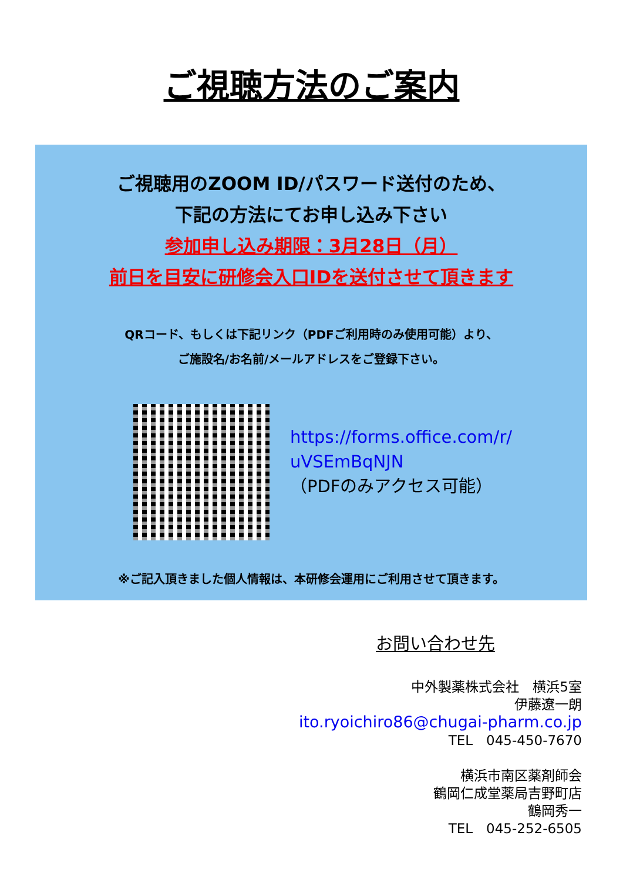ご視聴方法のご案内
ご視聴用のZOOM ID/パスワード送付のため、
下記の方法にてお申し込み下さい
参加申し込み期限：3月28日（月）
前日を目安に研修会入口IDを送付させて頂きます
QRコード、もしくは下記リンク（PDFご利用時のみ使用可能）より、
ご施設名/お名前/メールアドレスをご登録下さい。
https://forms.office.com/r/
uVSEmBqNJN
（PDFのみアクセス可能）
※ご記入頂きました個人情報は、本研修会運用にご利用させて頂きます。
お問い合わせ先
中外製薬株式会社　横浜5室
伊藤遼一朗
ito.ryoichiro86@chugai-pharm.co.jp
TEL　045-450-7670
横浜市南区薬剤師会
鶴岡仁成堂薬局吉野町店
鶴岡秀一
TEL　045-252-6505